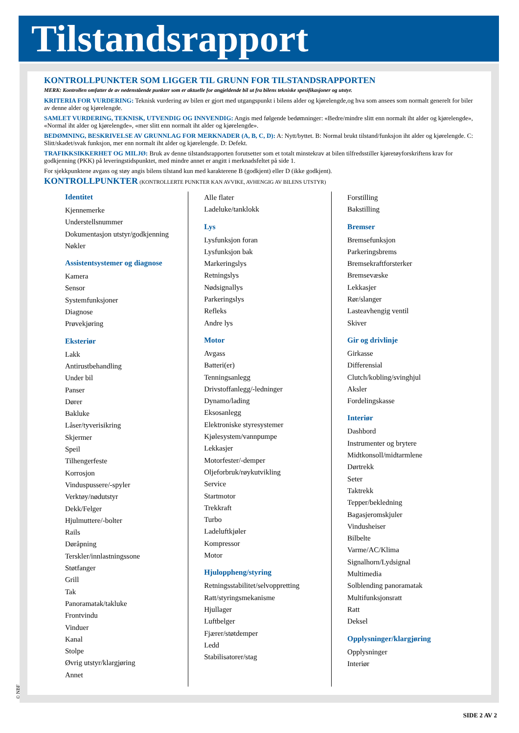Tilstandsrapport
KONTROLLPUNKTER SOM LIGGER TIL GRUNN FOR TILSTANDSRAPPORTEN
MERK: Kontrollen omfatter de av nedenstående punkter som er aktuelle for angjeldende bil ut fra bilens tekniske spesifikasjoner og utstyr.
KRITERIA FOR VURDERING: Teknisk vurdering av bilen er gjort med utgangspunkt i bilens alder og kjørelengde,og hva som ansees som normalt generelt for biler av denne alder og kjørelengde.
SAMLET VURDERING, TEKNISK, UTVENDIG OG INNVENDIG: Angis med følgende bedømninger: «Bedre/mindre slitt enn normalt iht alder og kjørelengde», «Normal iht alder og kjørelengde», «mer slitt enn normalt iht alder og kjørelengde».
BEDØMNING, BESKRIVELSE AV GRUNNLAG FOR MERKNADER (A, B, C, D): A: Nytt/byttet. B: Normal brukt tilstand/funksjon iht alder og kjørelengde. C: Slitt/skadet/svak funksjon, mer enn normalt iht alder og kjørelengde. D: Defekt.
TRAFIKKSIKKERHET OG MILJØ: Bruk av denne tilstandsrapporten forutsetter som et totalt minstekrav at bilen tilfredsstiller kjøretøyforskriftens krav for godkjenning (PKK) på leveringstidspunktet, med mindre annet er angitt i merknadsfeltet på side 1.
For sjekkpunktene avgass og støy angis bilens tilstand kun med karakterene B (godkjent) eller D (ikke godkjent).
KONTROLLPUNKTER (KONTROLLERTE PUNKTER KAN AVVIKE, AVHENGIG AV BILENS UTSTYR)
Identitet
Kjennemerke
Understellsnummer
Dokumentasjon utstyr/godkjenning
Nøkler
Assistentsystemer og diagnose
Kamera
Sensor
Systemfunksjoner
Diagnose
Prøvekjøring
Eksteriør
Lakk
Antirustbehandling
Under bil
Panser
Dører
Bakluke
Låser/tyverisikring
Skjermer
Speil
Tilhengerfeste
Korrosjon
Vinduspussere/-spyler
Verktøy/nødutstyr
Dekk/Felger
Hjulmuttere/-bolter
Rails
Døråpning
Terskler/innlastningssone
Støtfanger
Grill
Tak
Panoramatak/takluke
Frontvindu
Vinduer
Kanal
Stolpe
Øvrig utstyr/klargjøring
Annet
Alle flater
Ladeluke/tanklokk
Lys
Lysfunksjon foran
Lysfunksjon bak
Markeringslys
Retningslys
Nødsignallys
Parkeringslys
Refleks
Andre lys
Motor
Avgass
Batteri(er)
Tenningsanlegg
Drivstoffanlegg/-ledninger
Dynamo/lading
Eksosanlegg
Elektroniske styresystemer
Kjølesystem/vannpumpe
Lekkasjer
Motorfester/-demper
Oljeforbruk/røykutvikling
Service
Startmotor
Trekkraft
Turbo
Ladeluftkjøler
Kompressor
Motor
Hjuloppheng/styring
Retningsstabilitet/selvoppretting
Ratt/styringsmekanisme
Hjullager
Luftbelger
Fjærer/støtdemper
Ledd
Stabilisatorer/stag
Forstilling
Bakstilling
Bremser
Bremsefunksjon
Parkeringsbrems
Bremsekraftforsterker
Bremsevæske
Lekkasjer
Rør/slanger
Lasteavhengig ventil
Skiver
Gir og drivlinje
Girkasse
Differensial
Clutch/kobling/svinghjul
Aksler
Fordelingskasse
Interiør
Dashbord
Instrumenter og brytere
Midtkonsoll/midtarmlene
Dørtrekk
Seter
Taktrekk
Tepper/bekledning
Bagasjeromskjuler
Vindusheiser
Bilbelte
Varme/AC/Klima
Signalhorn/Lydsignal
Multimedia
Solblending panoramatak
Multifunksjonsratt
Ratt
Deksel
Opplysninger/klargjøring
Opplysninger
Interiør
© NBF
SIDE 2 AV 2